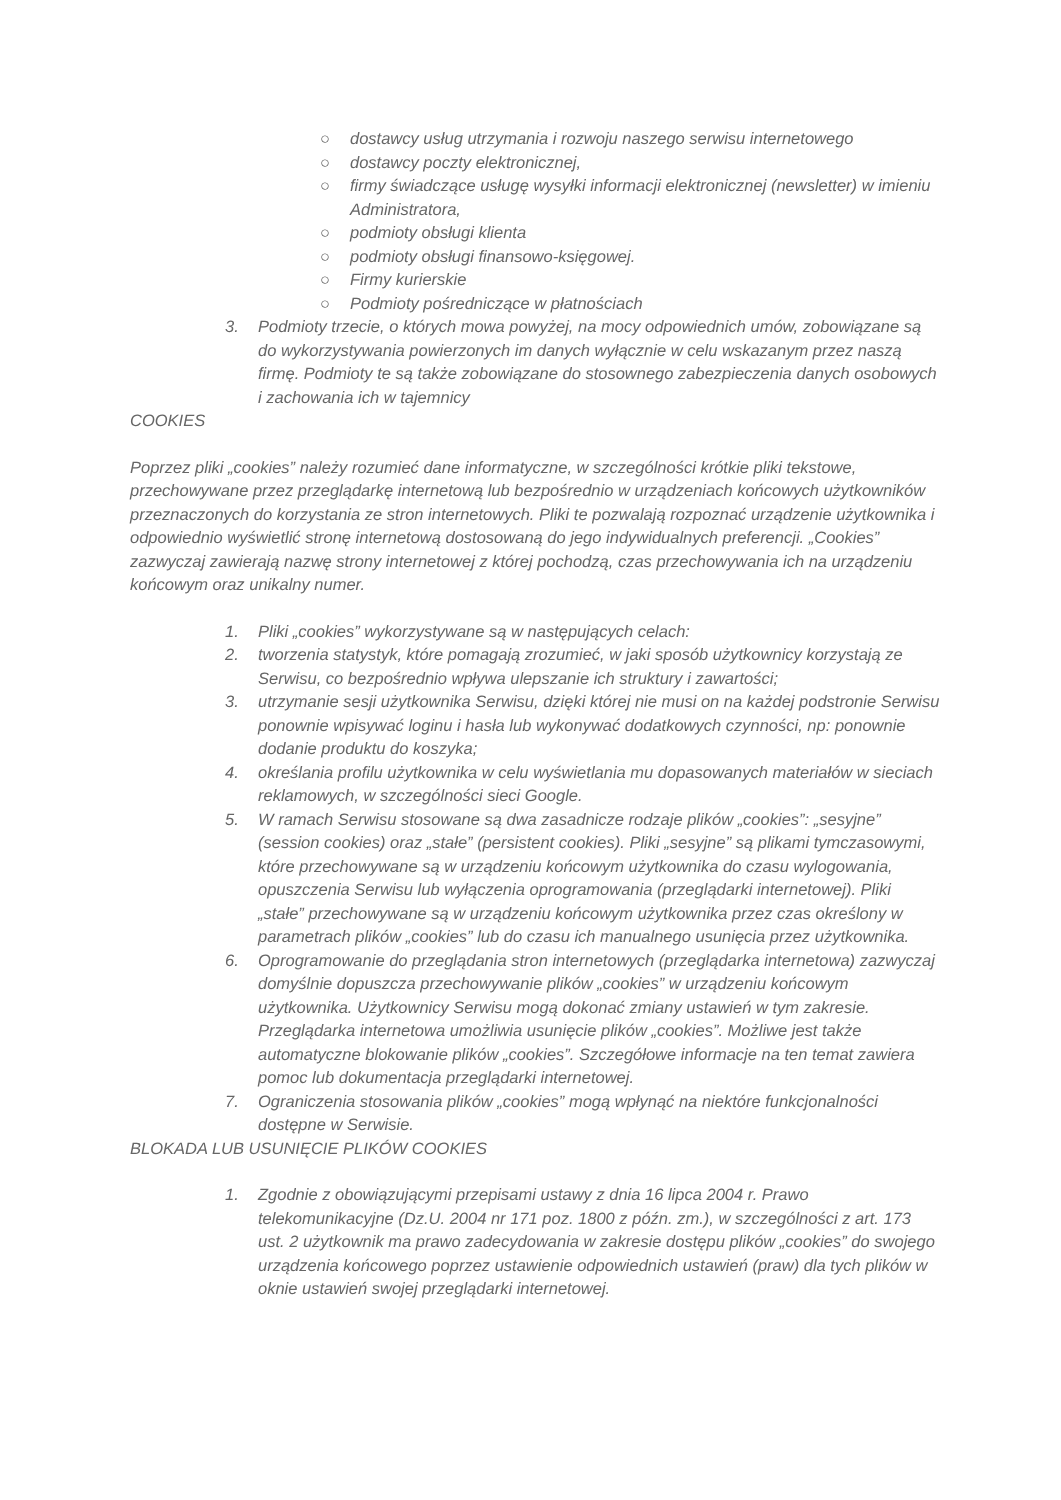○ dostawcy usług utrzymania i rozwoju naszego serwisu internetowego
○ dostawcy poczty elektronicznej,
○ firmy świadczące usługę wysyłki informacji elektronicznej (newsletter) w imieniu Administratora,
○ podmioty obsługi klienta
○ podmioty obsługi finansowo-księgowej.
○ Firmy kurierskie
○ Podmioty pośredniczące w płatnościach
3. Podmioty trzecie, o których mowa powyżej, na mocy odpowiednich umów, zobowiązane są do wykorzystywania powierzonych im danych wyłącznie w celu wskazanym przez naszą firmę. Podmioty te są także zobowiązane do stosownego zabezpieczenia danych osobowych i zachowania ich w tajemnicy
COOKIES
Poprzez pliki „cookies” należy rozumieć dane informatyczne, w szczególności krótkie pliki tekstowe, przechowywane przez przeglądarkę internetową lub bezpośrednio w urządzeniach końcowych użytkowników przeznaczonych do korzystania ze stron internetowych. Pliki te pozwalają rozpoznać urządzenie użytkownika i odpowiednio wyświetlić stronę internetową dostosowaną do jego indywidualnych preferencji. „Cookies” zazwyczaj zawierają nazwę strony internetowej z której pochodzą, czas przechowywania ich na urządzeniu końcowym oraz unikalny numer.
1. Pliki „cookies” wykorzystywane są w następujących celach:
2. tworzenia statystyk, które pomagają zrozumieć, w jaki sposób użytkownicy korzystają ze Serwisu, co bezpośrednio wpływa ulepszanie ich struktury i zawartości;
3. utrzymanie sesji użytkownika Serwisu, dzięki której nie musi on na każdej podstronie Serwisu ponownie wpisywać loginu i hasła lub wykonywać dodatkowych czynności, np: ponownie dodanie produktu do koszyka;
4. określania profilu użytkownika w celu wyświetlania mu dopasowanych materiałów w sieciach reklamowych, w szczególności sieci Google.
5. W ramach Serwisu stosowane są dwa zasadnicze rodzaje plików „cookies”: „sesyjne” (session cookies) oraz „stałe” (persistent cookies). Pliki „sesyjne” są plikami tymczasowymi, które przechowywane są w urządzeniu końcowym użytkownika do czasu wylogowania, opuszczenia Serwisu lub wyłączenia oprogramowania (przeglądarki internetowej). Pliki „stałe” przechowywane są w urządzeniu końcowym użytkownika przez czas określony w parametrach plików „cookies” lub do czasu ich manualnego usunięcia przez użytkownika.
6. Oprogramowanie do przeglądania stron internetowych (przeglądarka internetowa) zazwyczaj domyślnie dopuszcza przechowywanie plików „cookies” w urządzeniu końcowym użytkownika. Użytkownicy Serwisu mogą dokonać zmiany ustawień w tym zakresie. Przeglądarka internetowa umożliwia usunięcie plików „cookies”. Możliwe jest także automatyczne blokowanie plików „cookies”. Szczegółowe informacje na ten temat zawiera pomoc lub dokumentacja przeglądarki internetowej.
7. Ograniczenia stosowania plików „cookies” mogą wpłynąć na niektóre funkcjonalności dostępne w Serwisie.
BLOKADA LUB USUNIĘCIE PLIKÓW COOKIES
1. Zgodnie z obowiązującymi przepisami ustawy z dnia 16 lipca 2004 r. Prawo telekomunikacyjne (Dz.U. 2004 nr 171 poz. 1800 z późn. zm.), w szczególności z art. 173 ust. 2 użytkownik ma prawo zadecydowania w zakresie dostępu plików „cookies” do swojego urządzenia końcowego poprzez ustawienie odpowiednich ustawień (praw) dla tych plików w oknie ustawień swojej przeglądarki internetowej.